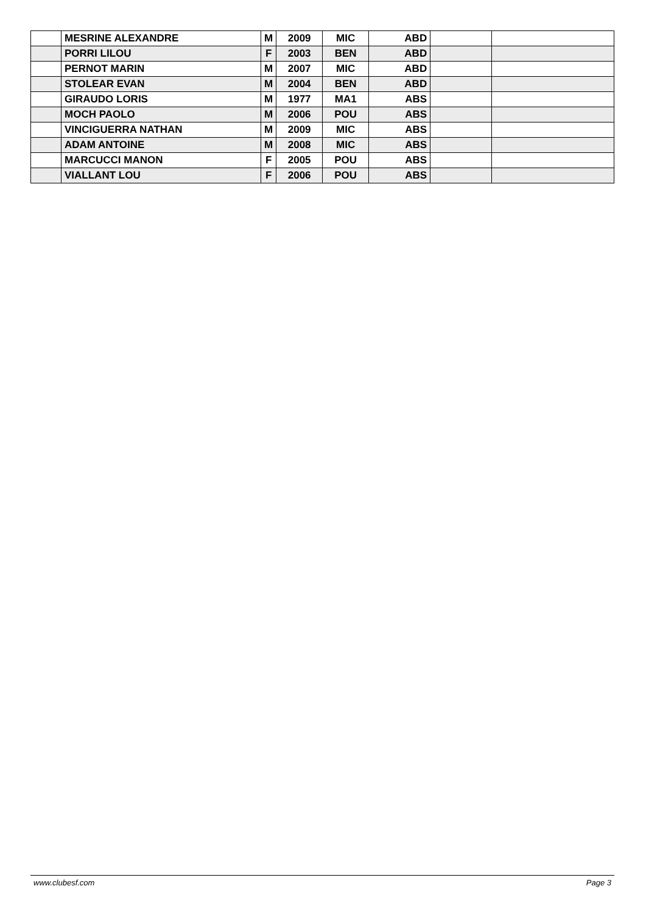| | MESRINE ALEXANDRE | M | 2009 | MIC | ABD | | |
| | PORRI LILOU | F | 2003 | BEN | ABD | | |
| | PERNOT MARIN | M | 2007 | MIC | ABD | | |
| | STOLEAR EVAN | M | 2004 | BEN | ABD | | |
| | GIRAUDO LORIS | M | 1977 | MA1 | ABS | | |
| | MOCH PAOLO | M | 2006 | POU | ABS | | |
| | VINCIGUERRA NATHAN | M | 2009 | MIC | ABS | | |
| | ADAM ANTOINE | M | 2008 | MIC | ABS | | |
| | MARCUCCI MANON | F | 2005 | POU | ABS | | |
| | VIALLANT LOU | F | 2006 | POU | ABS | | |
www.clubesf.com Page 3